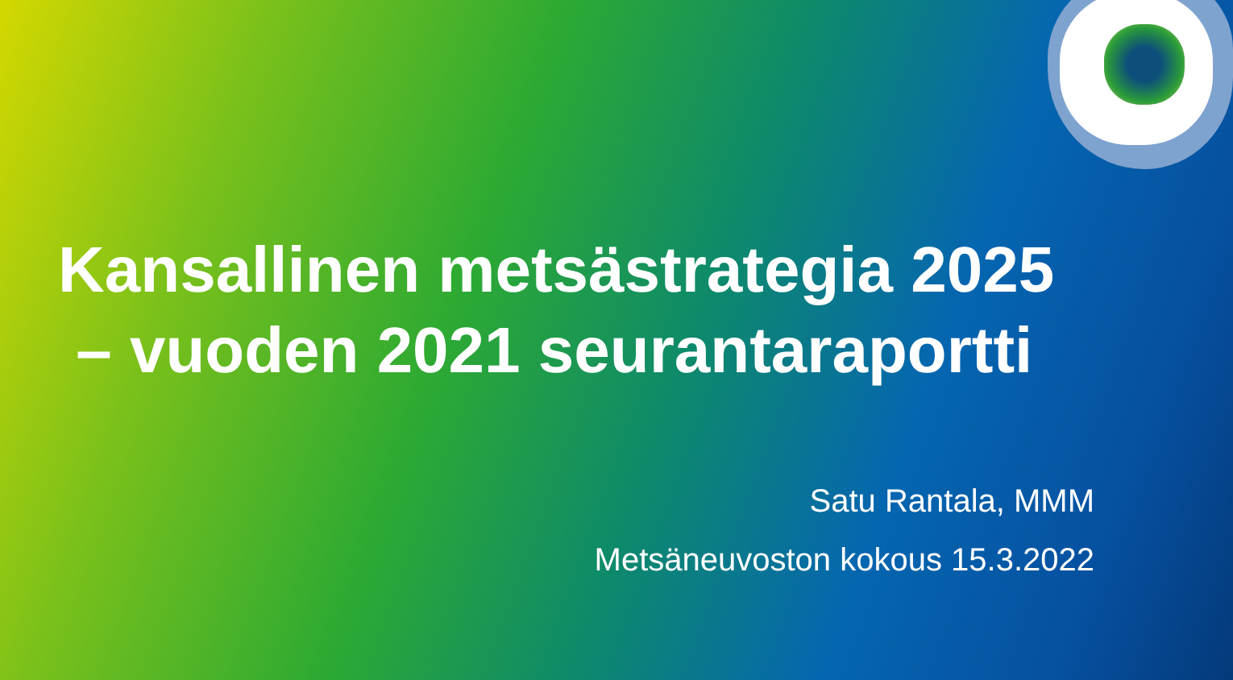Kansallinen metsästrategia 2025
– vuoden 2021 seurantaraportti
Satu Rantala, MMM
Metsäneuvoston kokous 15.3.2022